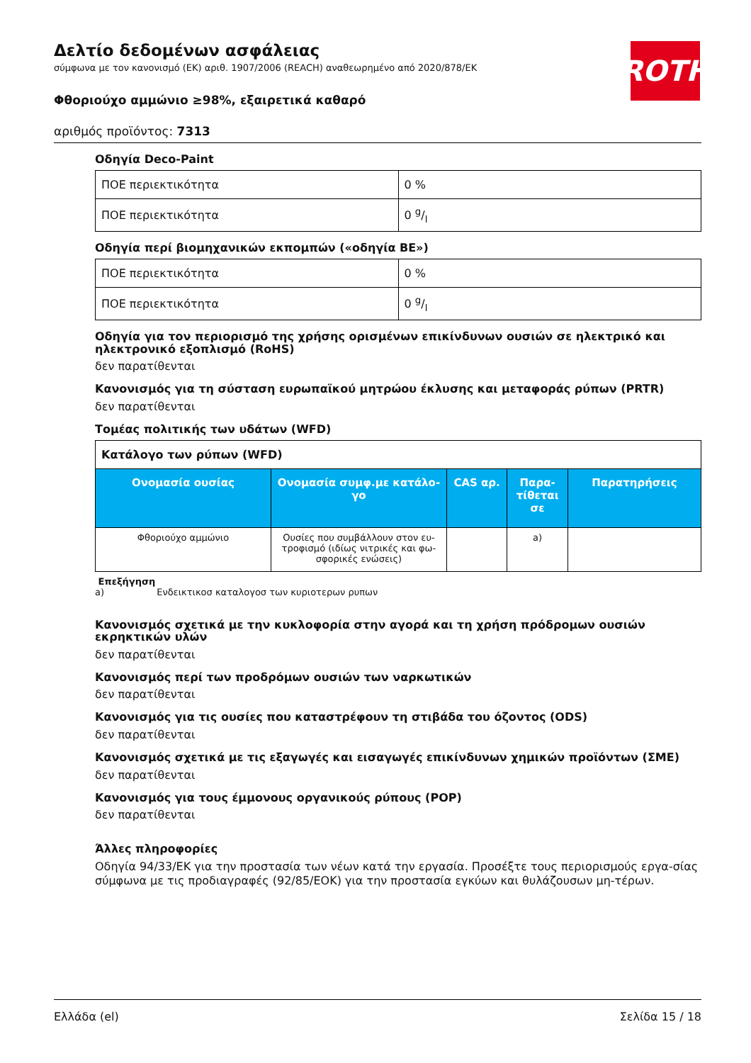ROTH
Δελτίο δεδομένων ασφάλειας
σύμφωνα με τον κανονισμό (ΕΚ) αριθ. 1907/2006 (REACH) αναθεωρημένο από 2020/878/ΕΚ
Φθοριούχο αμμώνιο ≥98%, εξαιρετικά καθαρό
αριθμός προϊόντος: 7313
Οδηγία Deco-Paint
| ΠΟΕ περιεκτικότητα | 0 % |
| ΠΟΕ περιεκτικότητα | 0 g/l |
Οδηγία περί βιομηχανικών εκπομπών («οδηγία ΒΕ»)
| ΠΟΕ περιεκτικότητα | 0 % |
| ΠΟΕ περιεκτικότητα | 0 g/l |
Οδηγία για τον περιορισμό της χρήσης ορισμένων επικίνδυνων ουσιών σε ηλεκτρικό και ηλεκτρονικό εξοπλισμό (RoHS)
δεν παρατίθενται
Κανονισμός για τη σύσταση ευρωπαϊκού μητρώου έκλυσης και μεταφοράς ρύπων (PRTR)
δεν παρατίθενται
Τομέας πολιτικής των υδάτων (WFD)
| Κατάλογο των ρύπων (WFD) | | | | |
| Ονομασία ουσίας | Ονομασία συμφ.με κατάλο-γο | CAS αρ. | Παρα-τίθεται σε | Παρατηρήσεις |
| Φθοριούχο αμμώνιο | Ουσίες που συμβάλλουν στον ευ-τροφισμό (ιδίως νιτρικές και φω-σφορικές ενώσεις) | | a) | |
Επεξήγηση
a) Ενδεικτικοσ καταλογοσ των κυριοτερων ρυπων
Κανονισμός σχετικά με την κυκλοφορία στην αγορά και τη χρήση πρόδρομων ουσιών εκρηκτικών υλών
δεν παρατίθενται
Κανονισμός περί των προδρόμων ουσιών των ναρκωτικών
δεν παρατίθενται
Κανονισμός για τις ουσίες που καταστρέφουν τη στιβάδα του όζοντος (ODS)
δεν παρατίθενται
Κανονισμός σχετικά με τις εξαγωγές και εισαγωγές επικίνδυνων χημικών προϊόντων (ΣΜΕ)
δεν παρατίθενται
Κανονισμός για τους έμμονους οργανικούς ρύπους (POP)
δεν παρατίθενται
Άλλες πληροφορίες
Οδηγία 94/33/ΕΚ για την προστασία των νέων κατά την εργασία. Προσέξτε τους περιορισμούς εργα-σίας σύμφωνα με τις προδιαγραφές (92/85/ΕΟΚ) για την προστασία εγκύων και θυλάζουσων μη-τέρων.
Ελλάδα (el) Σελίδα 15 / 18